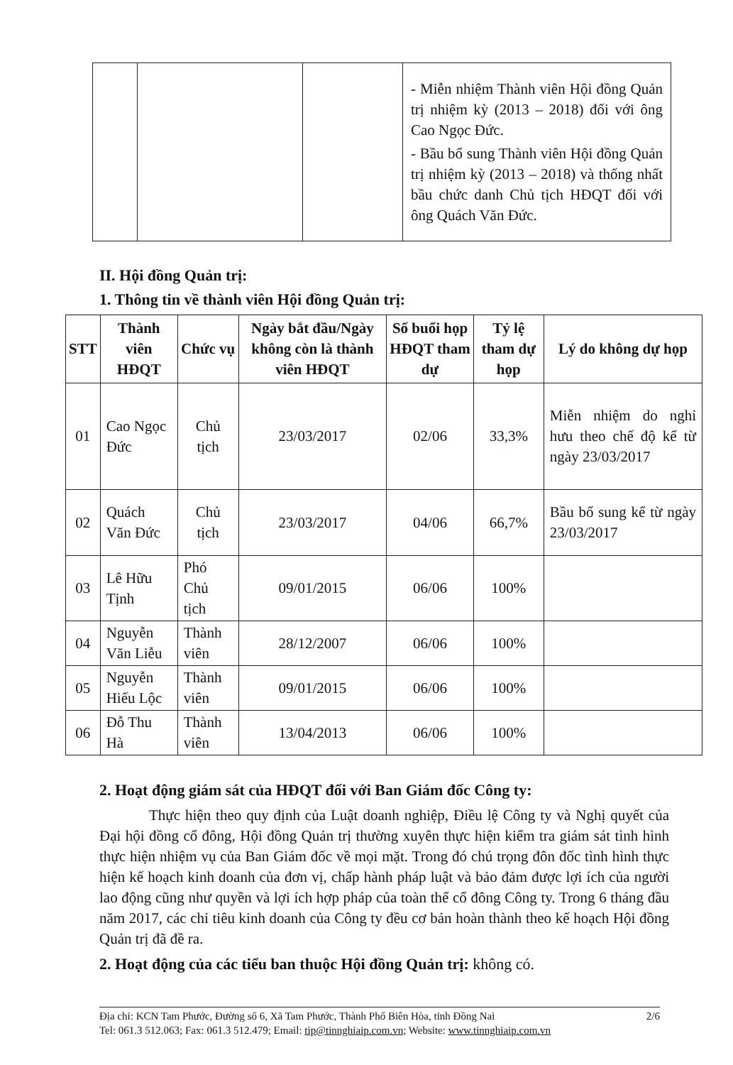| | | | - Miễn nhiệm Thành viên Hội đồng Quản trị nhiệm kỳ (2013 – 2018) đối với ông Cao Ngọc Đức. - Bầu bổ sung Thành viên Hội đồng Quản trị nhiệm kỳ (2013 – 2018) và thống nhất bầu chức danh Chủ tịch HĐQT đối với ông Quách Văn Đức. |
II. Hội đồng Quản trị:
1. Thông tin về thành viên Hội đồng Quản trị:
| STT | Thành viên HĐQT | Chức vụ | Ngày bắt đầu/Ngày không còn là thành viên HĐQT | Số buổi họp HĐQT tham dự | Tỷ lệ tham dự họp | Lý do không dự họp |
| --- | --- | --- | --- | --- | --- | --- |
| 01 | Cao Ngọc Đức | Chủ tịch | 23/03/2017 | 02/06 | 33,3% | Miễn nhiệm do nghỉ hưu theo chế độ kể từ ngày 23/03/2017 |
| 02 | Quách Văn Đức | Chủ tịch | 23/03/2017 | 04/06 | 66,7% | Bầu bổ sung kể từ ngày 23/03/2017 |
| 03 | Lê Hữu Tịnh | Phó Chủ tịch | 09/01/2015 | 06/06 | 100% | |
| 04 | Nguyễn Văn Liễu | Thành viên | 28/12/2007 | 06/06 | 100% | |
| 05 | Nguyễn Hiếu Lộc | Thành viên | 09/01/2015 | 06/06 | 100% | |
| 06 | Đỗ Thu Hà | Thành viên | 13/04/2013 | 06/06 | 100% | |
2. Hoạt động giám sát của HĐQT đối với Ban Giám đốc Công ty:
Thực hiện theo quy định của Luật doanh nghiệp, Điều lệ Công ty và Nghị quyết của Đại hội đồng cổ đông, Hội đồng Quản trị thường xuyên thực hiện kiểm tra giám sát tình hình thực hiện nhiệm vụ của Ban Giám đốc về mọi mặt. Trong đó chú trọng đôn đốc tình hình thực hiện kế hoạch kinh doanh của đơn vị, chấp hành pháp luật và bảo đảm được lợi ích của người lao động cũng như quyền và lợi ích hợp pháp của toàn thể cổ đông Công ty. Trong 6 tháng đầu năm 2017, các chỉ tiêu kinh doanh của Công ty đều cơ bản hoàn thành theo kế hoạch Hội đồng Quản trị đã đề ra.
2. Hoạt động của các tiểu ban thuộc Hội đồng Quản trị: không có.
Địa chỉ: KCN Tam Phước, Đường số 6, Xã Tam Phước, Thành Phố Biên Hòa, tỉnh Đồng Nai 2/6
Tel: 061.3 512.063; Fax: 061.3 512.479; Email: tip@tinnghiaip.com.vn; Website: www.tinnghiaip.com.vn